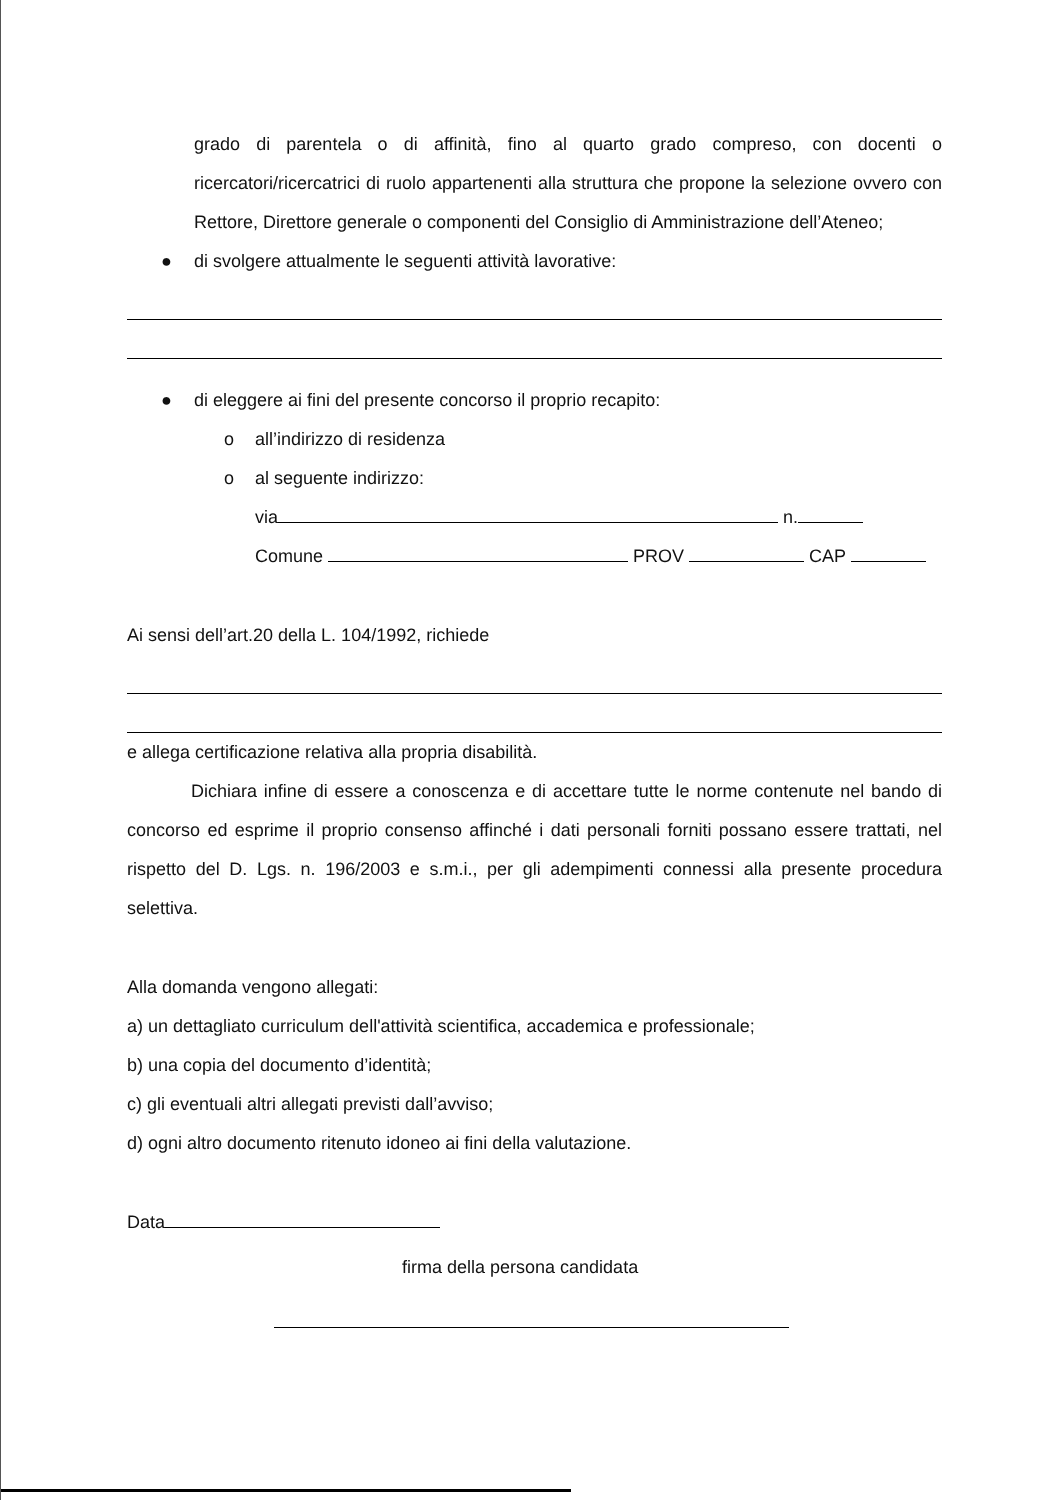grado di parentela o di affinità, fino al quarto grado compreso, con docenti o ricercatori/ricercatrici di ruolo appartenenti alla struttura che propone la selezione ovvero con Rettore, Direttore generale o componenti del Consiglio di Amministrazione dell’Ateneo;
● di svolgere attualmente le seguenti attività lavorative:
● di eleggere ai fini del presente concorso il proprio recapito:
o all’indirizzo di residenza
o al seguente indirizzo:
via n.
Comune PROV CAP
Ai sensi dell’art.20 della L. 104/1992, richiede
e allega certificazione relativa alla propria disabilità.
Dichiara infine di essere a conoscenza e di accettare tutte le norme contenute nel bando di concorso ed esprime il proprio consenso affinché i dati personali forniti possano essere trattati, nel rispetto del D. Lgs. n. 196/2003 e s.m.i., per gli adempimenti connessi alla presente procedura selettiva.
Alla domanda vengono allegati:
a) un dettagliato curriculum dell'attività scientifica, accademica e professionale;
b) una copia del documento d’identità;
c) gli eventuali altri allegati previsti dall’avviso;
d) ogni altro documento ritenuto idoneo ai fini della valutazione.
Data
firma della persona candidata